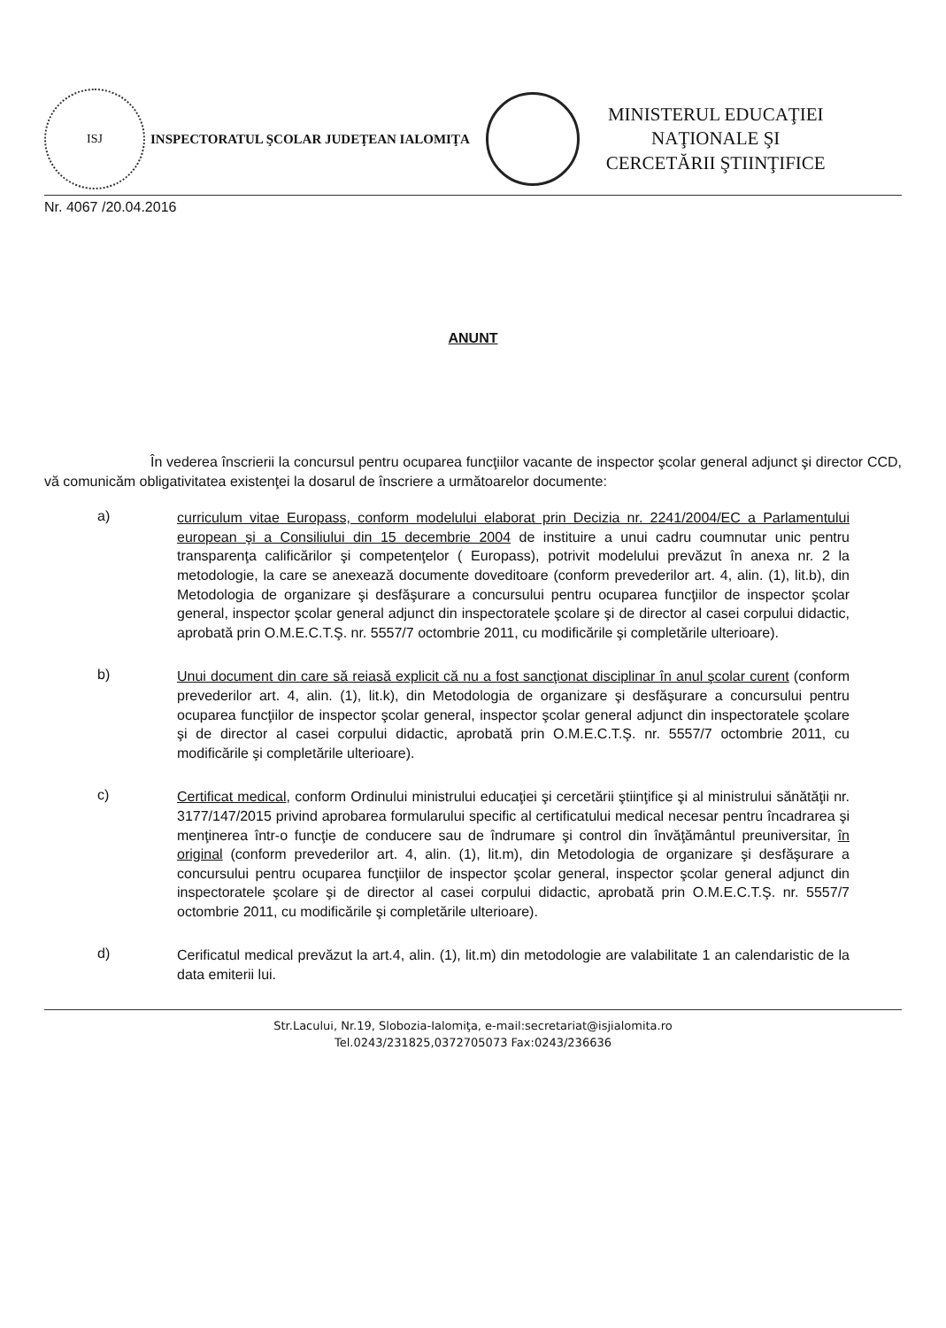ISJ
INSPECTORATUL ŞCOLAR JUDEŢEAN IALOMIŢA
MINISTERUL EDUCAŢIEI
NAŢIONALE ŞI
CERCETĂRII ŞTIINŢIFICE
Nr. 4067 /20.04.2016
ANUNT
În vederea înscrierii la concursul pentru ocuparea funcţiilor vacante de inspector şcolar general adjunct şi director CCD, vă comunicăm obligativitatea existenţei la dosarul de înscriere a următoarelor documente:
a)
curriculum vitae Europass, conform modelului elaborat prin Decizia nr. 2241/2004/EC a Parlamentului european şi a Consiliului din 15 decembrie 2004 de instituire a unui cadru coumnutar unic pentru transparenţa calificărilor şi competenţelor ( Europass), potrivit modelului prevăzut în anexa nr. 2 la metodologie, la care se anexează documente doveditoare (conform prevederilor art. 4, alin. (1), lit.b), din Metodologia de organizare şi desfăşurare a concursului pentru ocuparea funcţiilor de inspector şcolar general, inspector şcolar general adjunct din inspectoratele şcolare şi de director al casei corpului didactic, aprobată prin O.M.E.C.T.Ş. nr. 5557/7 octombrie 2011, cu modificările şi completările ulterioare).
b)
Unui document din care să reiasă explicit că nu a fost sancţionat disciplinar în anul şcolar curent (conform prevederilor art. 4, alin. (1), lit.k), din Metodologia de organizare şi desfăşurare a concursului pentru ocuparea funcţiilor de inspector şcolar general, inspector şcolar general adjunct din inspectoratele şcolare şi de director al casei corpului didactic, aprobată prin O.M.E.C.T.Ş. nr. 5557/7 octombrie 2011, cu modificările şi completările ulterioare).
c)
Certificat medical, conform Ordinului ministrului educaţiei şi cercetării ştiinţifice şi al ministrului sănătăţii nr. 3177/147/2015 privind aprobarea formularului specific al certificatului medical necesar pentru încadrarea şi menţinerea într-o funcţie de conducere sau de îndrumare şi control din învăţământul preuniversitar, în original (conform prevederilor art. 4, alin. (1), lit.m), din Metodologia de organizare şi desfăşurare a concursului pentru ocuparea funcţiilor de inspector şcolar general, inspector şcolar general adjunct din inspectoratele şcolare şi de director al casei corpului didactic, aprobată prin O.M.E.C.T.Ş. nr. 5557/7 octombrie 2011, cu modificările şi completările ulterioare).
d)
Cerificatul medical prevăzut la art.4, alin. (1), lit.m) din metodologie are valabilitate 1 an calendaristic de la data emiterii lui.
Str.Lacului, Nr.19, Slobozia-Ialomiţa, e-mail:secretariat@isjialomita.ro
Tel.0243/231825,0372705073 Fax:0243/236636